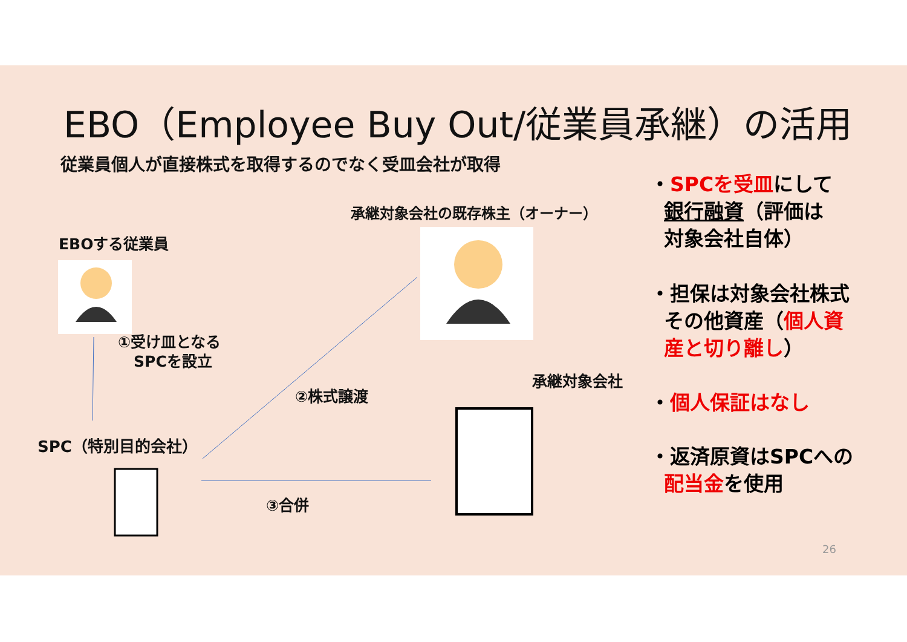EBO（Employee Buy Out/従業員承継）の活用
従業員個人が直接株式を取得するのでなく受皿会社が取得
承継対象会社の既存株主（オーナー）
EBOする従業員
①受け皿となる
SPCを設立
②株式譲渡
承継対象会社
SPC（特別目的会社）
③合併
・SPCを受皿にして
銀行融資（評価は
対象会社自体）
・担保は対象会社株式
その他資産（個人資
産と切り離し）
・個人保証はなし
・返済原資はSPCへの
配当金を使用
26